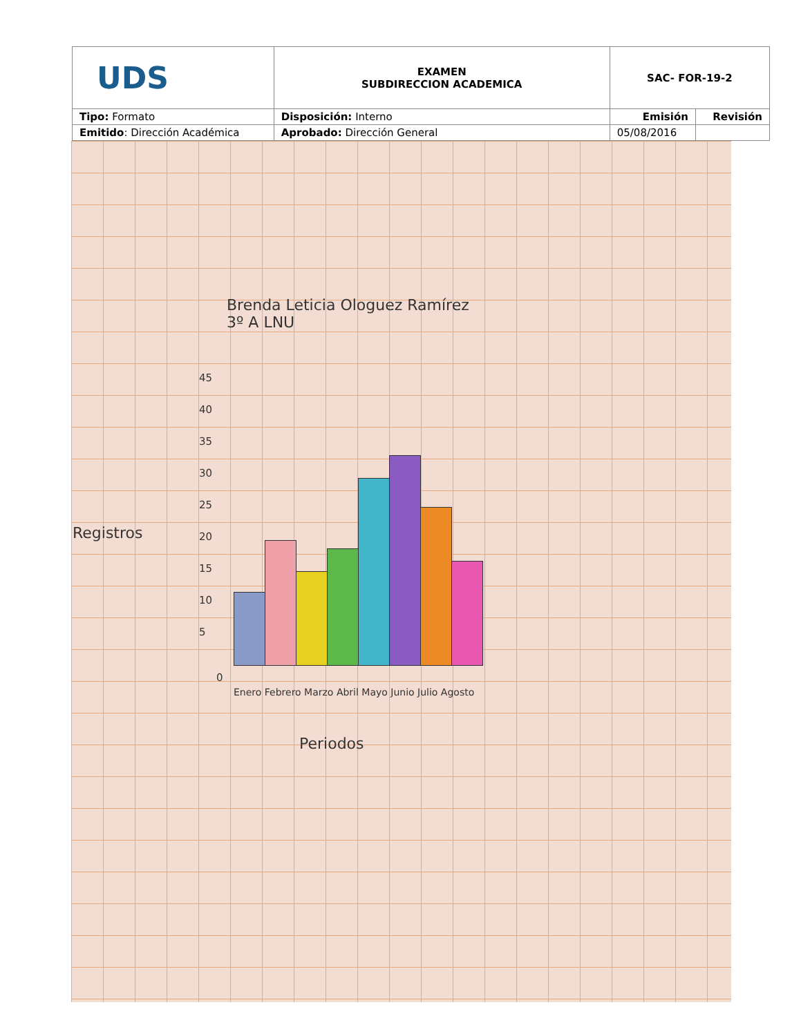| UDS | EXAMEN SUBDIRECCION ACADEMICA | SAC- FOR-19-2 | |
| Tipo: Formato | Disposición: Interno | Emisión | Revisión |
| Emitido : Dirección Académica | Aprobado: Dirección General | 05/08/2016 | |
Brenda Leticia Ologuez Ramírez
3º A LNU
Registros
45
40
35
30
25
20
15
10
5
0
Enero Febrero Marzo Abril Mayo Junio Julio Agosto
Periodos